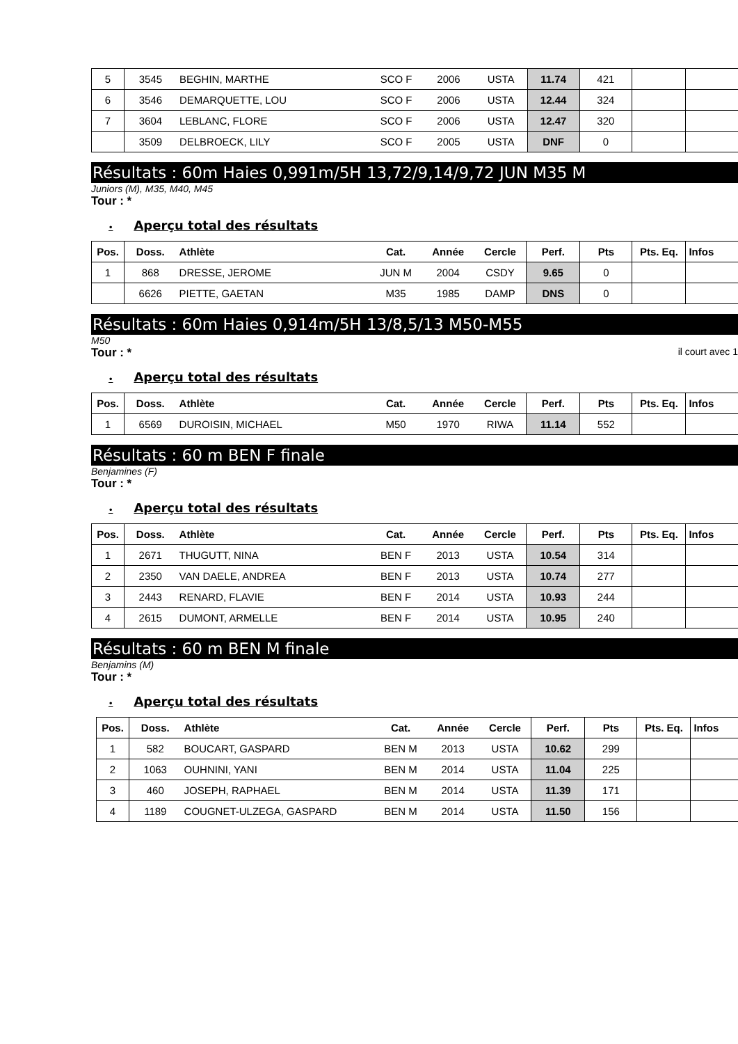| 5 | 3545 | BEGHIN, MARTHE | SCO F | 2006 | USTA | 11.74 | 421 | | |
| 6 | 3546 | DEMARQUETTE, LOU | SCO F | 2006 | USTA | 12.44 | 324 | | |
| 7 | 3604 | LEBLANC, FLORE | SCO F | 2006 | USTA | 12.47 | 320 | | |
| | 3509 | DELBROECK, LILY | SCO F | 2005 | USTA | DNF | 0 | | |
Résultats : 60m Haies 0,991m/5H 13,72/9,14/9,72 JUN M35 M
Juniors (M), M35, M40, M45
Tour : *
• Aperçu total des résultats
| Pos. | Doss. | Athlète | Cat. | Année | Cercle | Perf. | Pts | Pts. Eq. | Infos |
| --- | --- | --- | --- | --- | --- | --- | --- | --- | --- |
| 1 | 868 | DRESSE, JEROME | JUN M | 2004 | CSDY | 9.65 | 0 | | |
| | 6626 | PIETTE, GAETAN | M35 | 1985 | DAMP | DNS | 0 | | |
Résultats : 60m Haies 0,914m/5H 13/8,5/13 M50-M55
M50
Tour : * il court avec 1
• Aperçu total des résultats
| Pos. | Doss. | Athlète | Cat. | Année | Cercle | Perf. | Pts | Pts. Eq. | Infos |
| --- | --- | --- | --- | --- | --- | --- | --- | --- | --- |
| 1 | 6569 | DUROISIN, MICHAEL | M50 | 1970 | RIWA | 11.14 | 552 | | |
Résultats : 60 m BEN F finale
Benjamines (F)
Tour : *
• Aperçu total des résultats
| Pos. | Doss. | Athlète | Cat. | Année | Cercle | Perf. | Pts | Pts. Eq. | Infos |
| --- | --- | --- | --- | --- | --- | --- | --- | --- | --- |
| 1 | 2671 | THUGUTT, NINA | BEN F | 2013 | USTA | 10.54 | 314 | | |
| 2 | 2350 | VAN DAELE, ANDREA | BEN F | 2013 | USTA | 10.74 | 277 | | |
| 3 | 2443 | RENARD, FLAVIE | BEN F | 2014 | USTA | 10.93 | 244 | | |
| 4 | 2615 | DUMONT, ARMELLE | BEN F | 2014 | USTA | 10.95 | 240 | | |
Résultats : 60 m BEN M finale
Benjamins (M)
Tour : *
• Aperçu total des résultats
| Pos. | Doss. | Athlète | Cat. | Année | Cercle | Perf. | Pts | Pts. Eq. | Infos |
| --- | --- | --- | --- | --- | --- | --- | --- | --- | --- |
| 1 | 582 | BOUCART, GASPARD | BEN M | 2013 | USTA | 10.62 | 299 | | |
| 2 | 1063 | OUHNINI, YANI | BEN M | 2014 | USTA | 11.04 | 225 | | |
| 3 | 460 | JOSEPH, RAPHAEL | BEN M | 2014 | USTA | 11.39 | 171 | | |
| 4 | 1189 | COUGNET-ULZEGA, GASPARD | BEN M | 2014 | USTA | 11.50 | 156 | | |